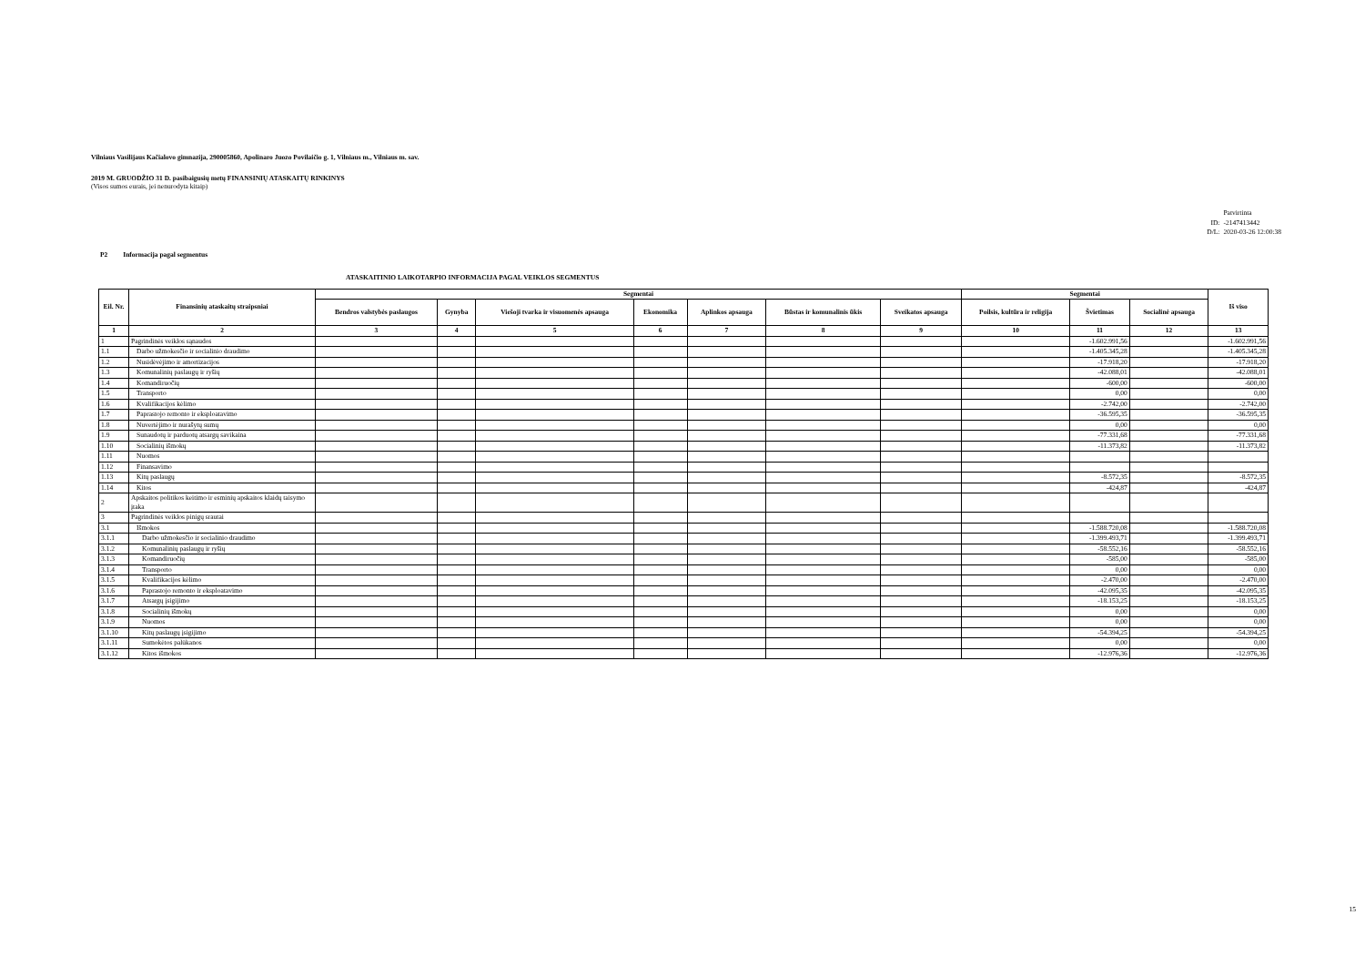Vilniaus Vasilijaus Kačialovo gimnazija, 290005860, Apolinaro Juozo Povilaičio g. 1, Vilniaus m., Vilniaus m. sav.
2019 M. GRUODŽIO 31 D. pasibaigusių metų FINANSINIŲ ATASKAITŲ RINKINYS
(Visos sumos eurais, jei nenurodyta kitaip)
| | Patvirtinta |
| ID: | -2147413442 |
| D/L: | 2020-03-26 12:00:38 |
P2 Informacija pagal segmentus
ATASKAITINIO LAIKOTARPIO INFORMACIJA PAGAL VEIKLOS SEGMENTUS
| Eil. Nr. | Finansinių ataskaitų straipsniai | Segmentai | | | | | | | Segmentai | | | Iš viso |
| --- | --- | --- | --- | --- | --- | --- | --- | --- | --- | --- | --- | --- |
| | | Bendros valstybės paslaugos | Gynyba | Viešoji tvarka ir visuomenės apsauga | Ekonomika | Aplinkos apsauga | Būstas ir komunalinis ūkis | Sveikatos apsauga | Poilsis, kultūra ir religija | Švietimas | Socialinė apsauga | |
| 1 | 2 | 3 | 4 | 5 | 6 | 7 | 8 | 9 | 10 | 11 | 12 | 13 |
| 1 | Pagrindinės veiklos sąnaudos | | | | | | | | | -1.602.991,56 | | -1.602.991,56 |
| 1.1 | Darbo užmokesčio ir socialinio draudimo | | | | | | | | | -1.405.345,28 | | -1.405.345,28 |
| 1.2 | Nusidėvėjimo ir amortizacijos | | | | | | | | | -17.918,20 | | -17.918,20 |
| 1.3 | Komunalinių paslaugų ir ryšių | | | | | | | | | -42.088,01 | | -42.088,01 |
| 1.4 | Komandiruočių | | | | | | | | | -600,00 | | -600,00 |
| 1.5 | Transporto | | | | | | | | | 0,00 | | 0,00 |
| 1.6 | Kvalifikacijos kėlimo | | | | | | | | | -2.742,00 | | -2.742,00 |
| 1.7 | Paprastojo remonto ir eksploatavimo | | | | | | | | | -36.595,35 | | -36.595,35 |
| 1.8 | Nuvertėjimo ir nurašytų sumų | | | | | | | | | 0,00 | | 0,00 |
| 1.9 | Sunaudotų ir parduotų atsargų savikaina | | | | | | | | | -77.331,68 | | -77.331,68 |
| 1.10 | Socialinių išmokų | | | | | | | | | -11.373,82 | | -11.373,82 |
| 1.11 | Nuomos | | | | | | | | | | | |
| 1.12 | Finansavimo | | | | | | | | | | | |
| 1.13 | Kitų paslaugų | | | | | | | | | -8.572,35 | | -8.572,35 |
| 1.14 | Kitos | | | | | | | | | -424,87 | | -424,87 |
| 2 | Apskaitos politikos keitimo ir esminių apskaitos klaidų taisymo įtaka | | | | | | | | | | | |
| 3 | Pagrindinės veiklos pinigų srautai | | | | | | | | | | | |
| 3.1 | Išmokos | | | | | | | | | -1.588.720,08 | | -1.588.720,08 |
| 3.1.1 | Darbo užmokesčio ir socialinio draudimo | | | | | | | | | -1.399.493,71 | | -1.399.493,71 |
| 3.1.2 | Komunalinių paslaugų ir ryšių | | | | | | | | | -58.552,16 | | -58.552,16 |
| 3.1.3 | Komandiruočių | | | | | | | | | -585,00 | | -585,00 |
| 3.1.4 | Transporto | | | | | | | | | 0,00 | | 0,00 |
| 3.1.5 | Kvalifikacijos kėlimo | | | | | | | | | -2.470,00 | | -2.470,00 |
| 3.1.6 | Paprastojo remonto ir eksploatavimo | | | | | | | | | -42.095,35 | | -42.095,35 |
| 3.1.7 | Atsargų įsigijimo | | | | | | | | | -18.153,25 | | -18.153,25 |
| 3.1.8 | Socialinių išmokų | | | | | | | | | 0,00 | | 0,00 |
| 3.1.9 | Nuomos | | | | | | | | | 0,00 | | 0,00 |
| 3.1.10 | Kitų paslaugų įsigijimo | | | | | | | | | -54.394,25 | | -54.394,25 |
| 3.1.11 | Sumokėtos palūkanos | | | | | | | | | 0,00 | | 0,00 |
| 3.1.12 | Kitos išmokos | | | | | | | | | -12.976,36 | | -12.976,36 |
15